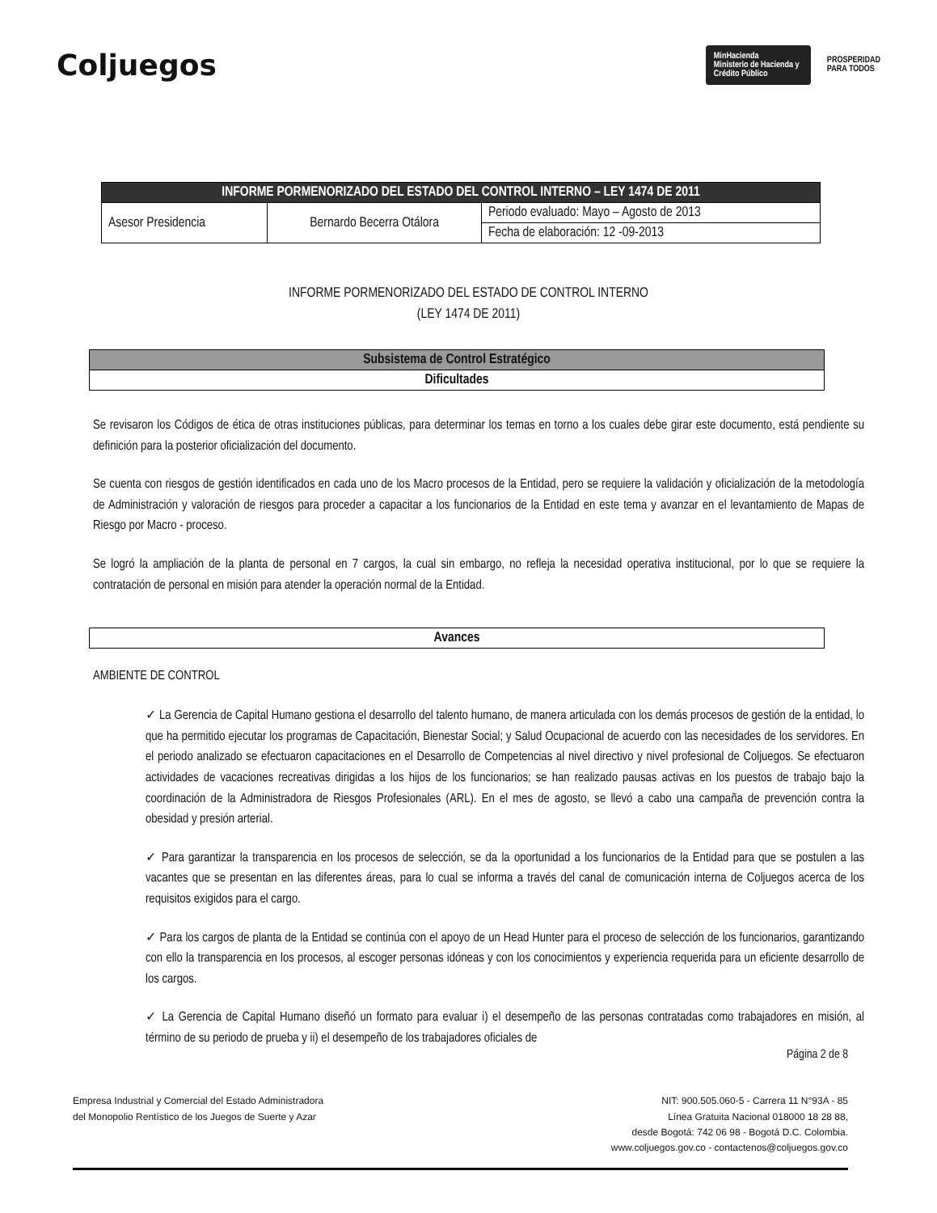Coljuegos
MinHacienda
Ministerio de Hacienda y Crédito Público
PROSPERIDAD
PARA TODOS
| INFORME PORMENORIZADO DEL ESTADO DEL CONTROL INTERNO – LEY 1474 DE 2011 | | |
| --- | --- | --- |
| Asesor Presidencia | Bernardo Becerra Otálora | Periodo evaluado: Mayo – Agosto de 2013 |
| | | Fecha de elaboración: 12 -09-2013 |
INFORME PORMENORIZADO DEL ESTADO DE CONTROL INTERNO
(LEY 1474 DE 2011)
| Subsistema de Control Estratégico |
| Dificultades |
Se revisaron los Códigos de ética de otras instituciones públicas, para determinar los temas en torno a los cuales debe girar este documento, está pendiente su definición para la posterior oficialización del documento.
Se cuenta con riesgos de gestión identificados en cada uno de los Macro procesos de la Entidad, pero se requiere la validación y oficialización de la metodología de Administración y valoración de riesgos para proceder a capacitar a los funcionarios de la Entidad en este tema y avanzar en el levantamiento de Mapas de Riesgo por Macro - proceso.
Se logró la ampliación de la planta de personal en 7 cargos, la cual sin embargo, no refleja la necesidad operativa institucional, por lo que se requiere la contratación de personal en misión para atender la operación normal de la Entidad.
| Avances |
AMBIENTE DE CONTROL
✓ La Gerencia de Capital Humano gestiona el desarrollo del talento humano, de manera articulada con los demás procesos de gestión de la entidad, lo que ha permitido ejecutar los programas de Capacitación, Bienestar Social; y Salud Ocupacional de acuerdo con las necesidades de los servidores. En el periodo analizado se efectuaron capacitaciones en el Desarrollo de Competencias al nivel directivo y nivel profesional de Coljuegos. Se efectuaron actividades de vacaciones recreativas dirigidas a los hijos de los funcionarios; se han realizado pausas activas en los puestos de trabajo bajo la coordinación de la Administradora de Riesgos Profesionales (ARL). En el mes de agosto, se llevó a cabo una campaña de prevención contra la obesidad y presión arterial.
✓ Para garantizar la transparencia en los procesos de selección, se da la oportunidad a los funcionarios de la Entidad para que se postulen a las vacantes que se presentan en las diferentes áreas, para lo cual se informa a través del canal de comunicación interna de Coljuegos acerca de los requisitos exigidos para el cargo.
✓ Para los cargos de planta de la Entidad se continúa con el apoyo de un Head Hunter para el proceso de selección de los funcionarios, garantizando con ello la transparencia en los procesos, al escoger personas idóneas y con los conocimientos y experiencia requerida para un eficiente desarrollo de los cargos.
✓ La Gerencia de Capital Humano diseñó un formato para evaluar i) el desempeño de las personas contratadas como trabajadores en misión, al término de su periodo de prueba y ii) el desempeño de los trabajadores oficiales de
Página 2 de 8
Empresa Industrial y Comercial del Estado Administradora
del Monopolio Rentístico de los Juegos de Suerte y Azar
NIT: 900.505.060-5 - Carrera 11 N°93A - 85
Línea Gratuita Nacional 018000 18 28 88,
desde Bogotá: 742 06 98 - Bogotá D.C. Colombia.
www.coljuegos.gov.co - contactenos@coljuegos.gov.co